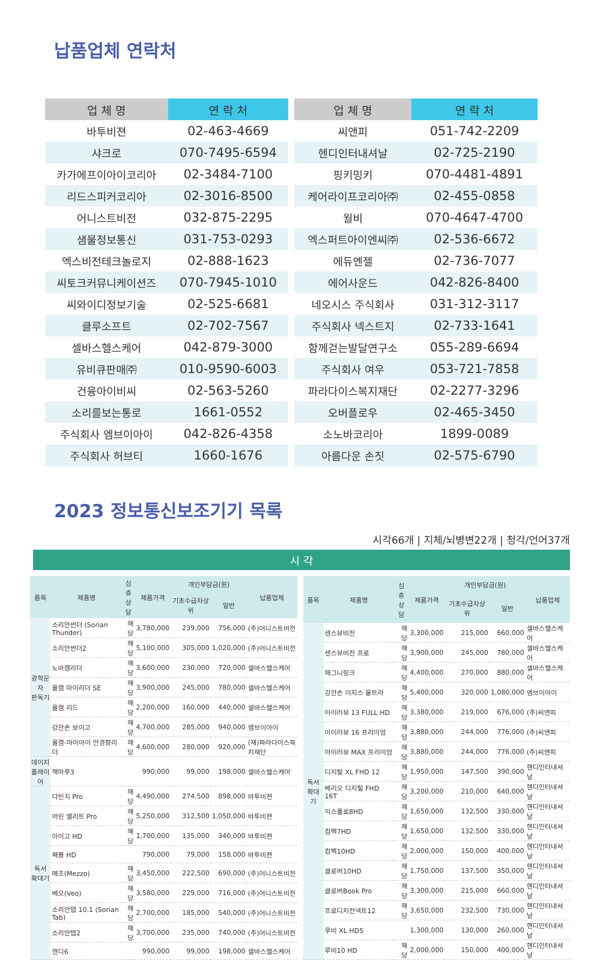납품업체 연락처
| 업 체 명 | 연 락 처 |
| --- | --- |
| 바투비젼 | 02-463-4669 |
| 샤크로 | 070-7495-6594 |
| 카가에프이아이코리아 | 02-3484-7100 |
| 리드스피커코리아 | 02-3016-8500 |
| 어니스트비전 | 032-875-2295 |
| 샘물정보통신 | 031-753-0293 |
| 엑스비전테크놀로지 | 02-888-1623 |
| 씨토크커뮤니케이션즈 | 070-7945-1010 |
| 씨와이디정보기술 | 02-525-6681 |
| 클루소프트 | 02-702-7567 |
| 셀바스헬스케어 | 042-879-3000 |
| 유비큐판매㈜ | 010-9590-6003 |
| 건융아이비씨 | 02-563-5260 |
| 소리를보는통로 | 1661-0552 |
| 주식회사 엠브이아이 | 042-826-4358 |
| 주식회사 허브티 | 1660-1676 |
| 업 체 명 | 연 락 처 |
| --- | --- |
| 씨앤피 | 051-742-2209 |
| 헨디인터내셔날 | 02-725-2190 |
| 핑키밍키 | 070-4481-4891 |
| 케어라이프코리아㈜ | 02-455-0858 |
| 월비 | 070-4647-4700 |
| 엑스퍼트아이엔씨㈜ | 02-536-6672 |
| 에듀엔젤 | 02-736-7077 |
| 에어사운드 | 042-826-8400 |
| 네오시스 주식회사 | 031-312-3117 |
| 주식회사 넥스트지 | 02-733-1641 |
| 함께걷는발달연구소 | 055-289-6694 |
| 주식회사 여우 | 053-721-7858 |
| 파라다이스복지재단 | 02-2277-3296 |
| 오버플로우 | 02-465-3450 |
| 소노바코리아 | 1899-0089 |
| 아름다운 손짓 | 02-575-6790 |
2023 정보통신보조기기 목록
시각66개 | 지체/뇌병변22개 | 청각/언어37개
시 각
| 품목 | 제품명 | 심층 상담 | 제품가격 | 개인부담금(원) | | 납품업체 |
| --- | --- | --- | --- | --- | --- | --- |
| | | | | 기초수급차상위 | 일반 | |
| 광학문자 판독기 | 소리안썬더 (Sorian Thunder) | 해당 | 3,780,000 | 239,000 | 756,000 | (주)어니스트비전 |
| | 소리안썬더2 | 해당 | 5,100,000 | 305,000 | 1,020,000 | (주)어니스트비전 |
| | 노바캠리더 | 해당 | 3,600,000 | 230,000 | 720,000 | 셀바스헬스케어 |
| | 올캠 마이리더 SE | 해당 | 3,900,000 | 245,000 | 780,000 | 셀바스헬스케어 |
| | 올캠 리드 | 해당 | 2,200,000 | 160,000 | 440,000 | 셀바스헬스케어 |
| | 강한손 보이고 | 해당 | 4,700,000 | 285,000 | 940,000 | 엠브이아이 |
| | 올캠-마이아이 안경형리더 | 해당 | 4,600,000 | 280,000 | 920,000 | (재)파라다이스복지재단 |
| 데이지 플레이어 | 책마루3 | | 990,000 | 99,000 | 198,000 | 셀바스헬스케어 |
| 독서 확대기 | 다빈치 Pro | 해당 | 4,490,000 | 274,500 | 898,000 | 바투비젼 |
| | 머린 엘리트 Pro | 해당 | 5,250,000 | 312,500 | 1,050,000 | 바투비젼 |
| | 아미고 HD | 해당 | 1,700,000 | 135,000 | 340,000 | 바투비젼 |
| | 페블 HD | | 790,000 | 79,000 | 158,000 | 바투비젼 |
| | 메조(Mezzo) | 해당 | 3,450,000 | 222,500 | 690,000 | (주)어니스트비전 |
| | 베오(Veo) | 해당 | 3,580,000 | 229,000 | 716,000 | (주)어니스트비전 |
| | 소리안탭 10.1 (Sorian Tab) | 해당 | 2,700,000 | 185,000 | 540,000 | (주)어니스트비전 |
| | 소리안탭2 | 해당 | 3,700,000 | 235,000 | 740,000 | (주)어니스트비전 |
| | 캔디6 | | 990,000 | 99,000 | 198,000 | 셀바스헬스케어 |
| 품목 | 제품명 | 심층 상담 | 제품가격 | 개인부담금(원) | | 납품업체 |
| --- | --- | --- | --- | --- | --- | --- |
| | | | | 기초수급차상위 | 일반 | |
| 독서 확대기 | 센스뷰비전 | 해당 | 3,300,000 | 215,000 | 660,000 | 셀바스헬스케어 |
| | 센스뷰비전 프로 | 해당 | 3,900,000 | 245,000 | 780,000 | 셀바스헬스케어 |
| | 매그니링크 | 해당 | 4,400,000 | 270,000 | 880,000 | 셀바스헬스케어 |
| | 강한손 이지스 울트라 | 해당 | 5,400,000 | 320,000 | 1,080,000 | 엠브이아이 |
| | 아이러뷰 13 FULL HD | 해당 | 3,380,000 | 219,000 | 676,000 | (주)씨앤피 |
| | 아이러뷰 16 프리미엄 | 해당 | 3,880,000 | 244,000 | 776,000 | (주)씨앤피 |
| | 아이러뷰 MAX 프리미엄 | 해당 | 3,880,000 | 244,000 | 776,000 | (주)씨앤피 |
| | 디지털 XL FHD 12 | 해당 | 1,950,000 | 147,500 | 390,000 | 헨디인터내셔날 |
| | 베리오 디지털 FHD 16T | 해당 | 3,200,000 | 210,000 | 640,000 | 헨디인터내셔날 |
| | 익스플로8HD | 해당 | 1,650,000 | 132,500 | 330,000 | 헨디인터내셔날 |
| | 컴팩7HD | 해당 | 1,650,000 | 132,500 | 330,000 | 헨디인터내셔날 |
| | 컴팩10HD | 해당 | 2,000,000 | 150,000 | 400,000 | 헨디인터내셔날 |
| | 클로버10HD | 해당 | 1,750,000 | 137,500 | 350,000 | 헨디인터내셔날 |
| | 클로버Book Pro | 해당 | 3,300,000 | 215,000 | 660,000 | 헨디인터내셔날 |
| | 프로디지컨넥트12 | 해당 | 3,650,000 | 232,500 | 730,000 | 헨디인터내셔날 |
| | 루비 XL HD5 | | 1,300,000 | 130,000 | 260,000 | 헨디인터내셔날 |
| | 루비10 HD | 해당 | 2,000,000 | 150,000 | 400,000 | 헨디인터내셔날 |